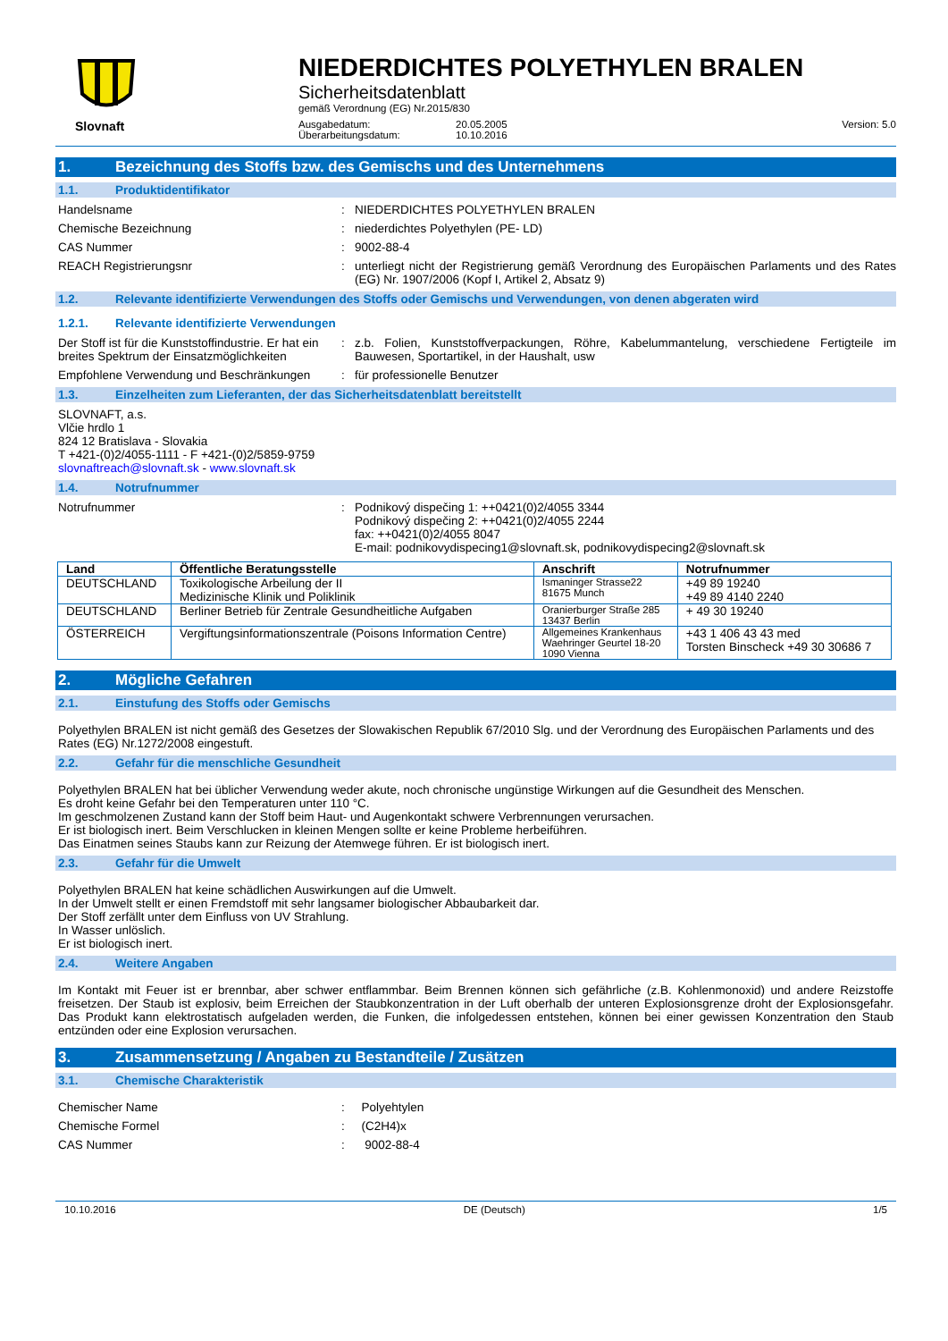Slovnaft
NIEDERDICHTES POLYETHYLEN BRALEN
Sicherheitsdatenblatt
gemäß Verordnung (EG) Nr.2015/830
Ausgabedatum:
Überarbeitungsdatum:
20.05.2005
10.10.2016
Version: 5.0
1. Bezeichnung des Stoffs bzw. des Gemischs und des Unternehmens
1.1. Produktidentifikator
Handelsname: NIEDERDICHTES POLYETHYLEN BRALEN
Chemische Bezeichnung: niederdichtes Polyethylen (PE- LD)
CAS Nummer: 9002-88-4
REACH Registrierungsnr: unterliegt nicht der Registrierung gemäß Verordnung des Europäischen Parlaments und des Rates (EG) Nr. 1907/2006 (Kopf I, Artikel 2, Absatz 9)
1.2. Relevante identifizierte Verwendungen des Stoffs oder Gemischs und Verwendungen, von denen abgeraten wird
1.2.1. Relevante identifizierte Verwendungen
Der Stoff ist für die Kunststoffindustrie. Er hat ein breites Spektrum der Einsatzmöglichkeiten: z.b. Folien, Kunststoffverpackungen, Röhre, Kabelummantelung, verschiedene Fertigteile im Bauwesen, Sportartikel, in der Haushalt, usw
Empfohlene Verwendung und Beschränkungen: für professionelle Benutzer
1.3. Einzelheiten zum Lieferanten, der das Sicherheitsdatenblatt bereitstellt
SLOVNAFT, a.s.
Vlčie hrdlo 1
824 12 Bratislava - Slovakia
T +421-(0)2/4055-1111 - F +421-(0)2/5859-9759
slovnaftreach@slovnaft.sk - www.slovnaft.sk
1.4. Notrufnummer
Notrufnummer: Podnikový dispečing 1: ++0421(0)2/4055 3344
Podnikový dispečing 2: ++0421(0)2/4055 2244
fax: ++0421(0)2/4055 8047
E-mail: podnikovydispecing1@slovnaft.sk, podnikovydispecing2@slovnaft.sk
| Land | Öffentliche Beratungsstelle | Anschrift | Notrufnummer |
| --- | --- | --- | --- |
| DEUTSCHLAND | Toxikologische Arbeilung der II Medizinische Klinik und Poliklinik | Ismaninger Strasse22 81675 Munch | +49 89 19240 +49 89 4140 2240 |
| DEUTSCHLAND | Berliner Betrieb für Zentrale Gesundheitliche Aufgaben | Oranierburger Straße 285 13437 Berlin | + 49 30 19240 |
| ÖSTERREICH | Vergiftungsinformationszentrale (Poisons Information Centre) | Allgemeines Krankenhaus Waehringer Geurtel 18-20 1090 Vienna | +43 1 406 43 43 med Torsten Binscheck +49 30 30686 7 |
2. Mögliche Gefahren
2.1. Einstufung des Stoffs oder Gemischs
Polyethylen BRALEN ist nicht gemäß des Gesetzes der Slowakischen Republik 67/2010 Slg. und der Verordnung des Europäischen Parlaments und des Rates (EG) Nr.1272/2008 eingestuft.
2.2. Gefahr für die menschliche Gesundheit
Polyethylen BRALEN hat bei üblicher Verwendung weder akute, noch chronische ungünstige Wirkungen auf die Gesundheit des Menschen.
Es droht keine Gefahr bei den Temperaturen unter 110 °C.
Im geschmolzenen Zustand kann der Stoff beim Haut- und Augenkontakt schwere Verbrennungen verursachen.
Er ist biologisch inert. Beim Verschlucken in kleinen Mengen sollte er keine Probleme herbeiführen.
Das Einatmen seines Staubs kann zur Reizung der Atemwege führen. Er ist biologisch inert.
2.3. Gefahr für die Umwelt
Polyethylen BRALEN hat keine schädlichen Auswirkungen auf die Umwelt.
In der Umwelt stellt er einen Fremdstoff mit sehr langsamer biologischer Abbaubarkeit dar.
Der Stoff zerfällt unter dem Einfluss von UV Strahlung.
In Wasser unlöslich.
Er ist biologisch inert.
2.4. Weitere Angaben
Im Kontakt mit Feuer ist er brennbar, aber schwer entflammbar. Beim Brennen können sich gefährliche (z.B. Kohlenmonoxid) und andere Reizstoffe freisetzen. Der Staub ist explosiv, beim Erreichen der Staubkonzentration in der Luft oberhalb der unteren Explosionsgrenze droht der Explosionsgefahr. Das Produkt kann elektrostatisch aufgeladen werden, die Funken, die infolgedessen entstehen, können bei einer gewissen Konzentration den Staub entzünden oder eine Explosion verursachen.
3. Zusammensetzung / Angaben zu Bestandteile / Zusätzen
3.1. Chemische Charakteristik
Chemischer Name: Polyehtylen
Chemische Formel: (C2H4)x
CAS Nummer: 9002-88-4
10.10.2016 DE (Deutsch) 1/5